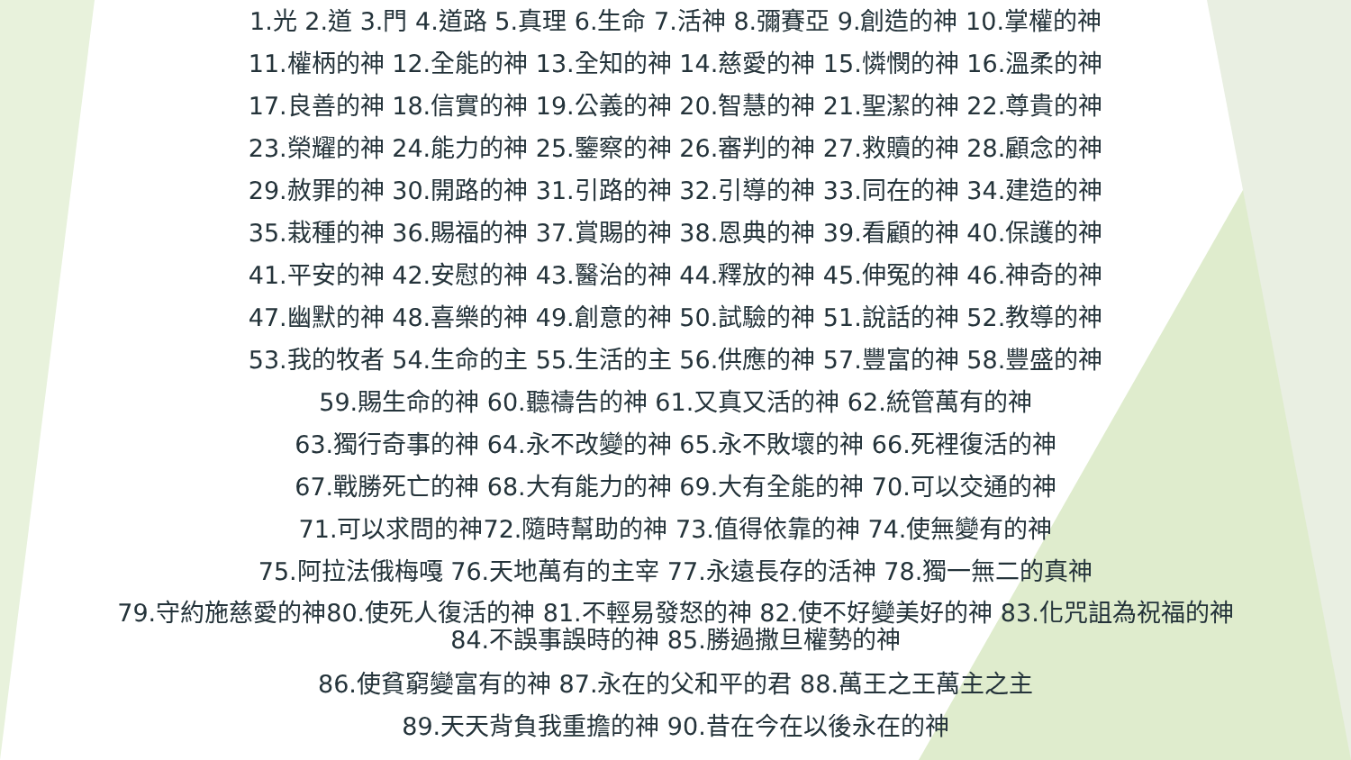1.光 2.道 3.門 4.道路 5.真理 6.生命 7.活神 8.彌賽亞 9.創造的神 10.掌權的神
11.權柄的神 12.全能的神 13.全知的神 14.慈愛的神 15.憐憫的神 16.溫柔的神
17.良善的神 18.信實的神 19.公義的神 20.智慧的神 21.聖潔的神 22.尊貴的神
23.榮耀的神 24.能力的神 25.鑒察的神 26.審判的神 27.救贖的神 28.顧念的神
29.赦罪的神 30.開路的神 31.引路的神 32.引導的神 33.同在的神 34.建造的神
35.栽種的神 36.賜福的神 37.賞賜的神 38.恩典的神 39.看顧的神 40.保護的神
41.平安的神 42.安慰的神 43.醫治的神 44.釋放的神 45.伸冤的神 46.神奇的神
47.幽默的神 48.喜樂的神 49.創意的神 50.試驗的神 51.說話的神 52.教導的神
53.我的牧者 54.生命的主 55.生活的主 56.供應的神 57.豐富的神 58.豐盛的神
59.賜生命的神 60.聽禱告的神 61.又真又活的神 62.統管萬有的神
63.獨行奇事的神 64.永不改變的神 65.永不敗壞的神 66.死裡復活的神
67.戰勝死亡的神 68.大有能力的神 69.大有全能的神 70.可以交通的神
71.可以求問的神72.隨時幫助的神 73.值得依靠的神 74.使無變有的神
75.阿拉法俄梅嘎 76.天地萬有的主宰 77.永遠長存的活神 78.獨一無二的真神
79.守約施慈愛的神80.使死人復活的神 81.不輕易發怒的神 82.使不好變美好的神 83.化咒詛為祝福的神
84.不誤事誤時的神 85.勝過撒旦權勢的神
86.使貧窮變富有的神 87.永在的父和平的君 88.萬王之王萬主之主
89.天天背負我重擔的神 90.昔在今在以後永在的神